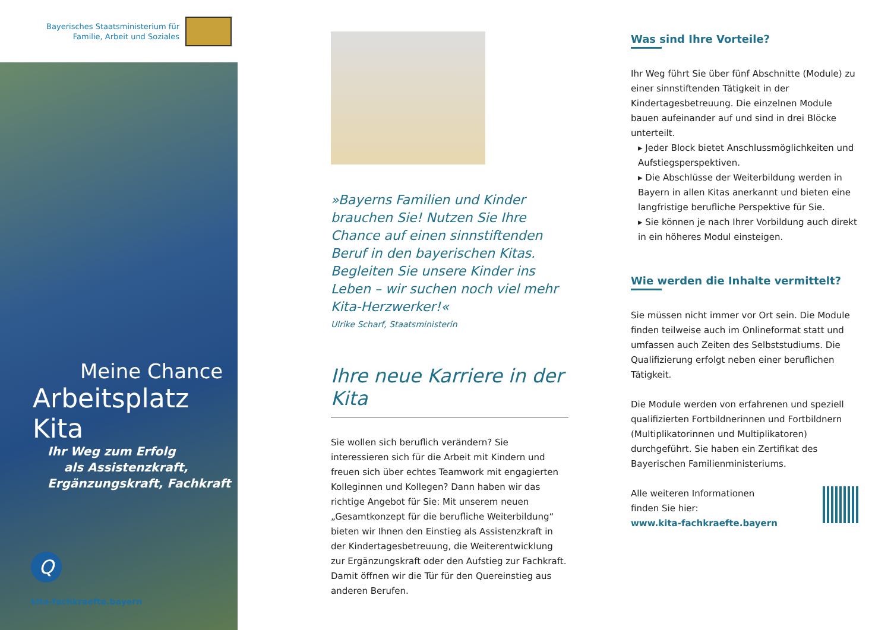Bayerisches Staatsministerium für
Familie, Arbeit und Soziales
Meine Chance
Arbeitsplatz Kita
Ihr Weg zum Erfolg
als Assistenzkraft,
Ergänzungskraft, Fachkraft
Q
kita-fachkraefte.bayern
»Bayerns Familien und Kinder brauchen Sie! Nutzen Sie Ihre Chance auf einen sinnstiftenden Beruf in den bayerischen Kitas. Begleiten Sie unsere Kinder ins Leben – wir suchen noch viel mehr Kita-Herzwerker!«
Ulrike Scharf, Staatsministerin
Ihre neue Karriere in der Kita
Sie wollen sich beruflich verändern? Sie interessieren sich für die Arbeit mit Kindern und freuen sich über echtes Teamwork mit engagierten Kolleginnen und Kollegen? Dann haben wir das richtige Angebot für Sie: Mit unserem neuen „Gesamtkonzept für die berufliche Weiterbildung“ bieten wir Ihnen den Einstieg als Assistenzkraft in der Kindertagesbetreuung, die Weiterentwicklung zur Ergänzungskraft oder den Aufstieg zur Fachkraft. Damit öffnen wir die Tür für den Quereinstieg aus anderen Berufen.
Was sind Ihre Vorteile?
Ihr Weg führt Sie über fünf Abschnitte (Module) zu einer sinnstiftenden Tätigkeit in der Kindertagesbetreuung. Die einzelnen Module bauen aufeinander auf und sind in drei Blöcke unterteilt.
▸ Jeder Block bietet Anschlussmöglichkeiten und Aufstiegsperspektiven.
▸ Die Abschlüsse der Weiterbildung werden in Bayern in allen Kitas anerkannt und bieten eine langfristige berufliche Perspektive für Sie.
▸ Sie können je nach Ihrer Vorbildung auch direkt in ein höheres Modul einsteigen.
Wie werden die Inhalte vermittelt?
Sie müssen nicht immer vor Ort sein. Die Module finden teilweise auch im Onlineformat statt und umfassen auch Zeiten des Selbststudiums. Die Qualifizierung erfolgt neben einer beruflichen Tätigkeit.
Die Module werden von erfahrenen und speziell qualifizierten Fortbildnerinnen und Fortbildnern (Multiplikatorinnen und Multiplikatoren) durchgeführt. Sie haben ein Zertifikat des Bayerischen Familienministeriums.
Alle weiteren Informationen
finden Sie hier:
www.kita-fachkraefte.bayern